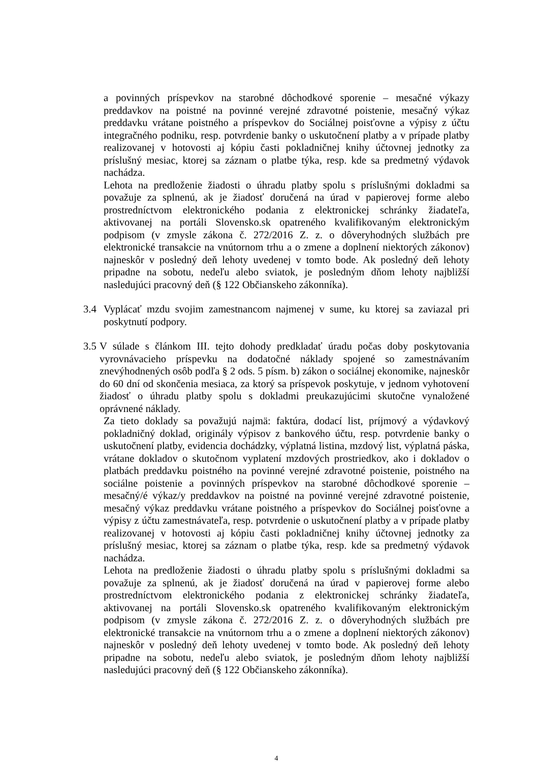a povinných príspevkov na starobné dôchodkové sporenie – mesačné výkazy preddavkov na poistné na povinné verejné zdravotné poistenie, mesačný výkaz preddavku vrátane poistného a príspevkov do Sociálnej poisťovne a výpisy z účtu integračného podniku, resp. potvrdenie banky o uskutočnení platby a v prípade platby realizovanej v hotovosti aj kópiu časti pokladničnej knihy účtovnej jednotky za príslušný mesiac, ktorej sa záznam o platbe týka, resp. kde sa predmetný výdavok nachádza.
Lehota na predloženie žiadosti o úhradu platby spolu s príslušnými dokladmi sa považuje za splnenú, ak je žiadosť doručená na úrad v papierovej forme alebo prostredníctvom elektronického podania z elektronickej schránky žiadateľa, aktivovanej na portáli Slovensko.sk opatreného kvalifikovaným elektronickým podpisom (v zmysle zákona č. 272/2016 Z. z. o dôveryhodných službách pre elektronické transakcie na vnútornom trhu a o zmene a doplnení niektorých zákonov) najneskôr v posledný deň lehoty uvedenej v tomto bode. Ak posledný deň lehoty pripadne na sobotu, nedeľu alebo sviatok, je posledným dňom lehoty najbližší nasledujúci pracovný deň (§ 122 Občianskeho zákonníka).
3.4 Vyplácať mzdu svojim zamestnancom najmenej v sume, ku ktorej sa zaviazal pri poskytnutí podpory.
3.5
V súlade s článkom III. tejto dohody predkladať úradu počas doby poskytovania vyrovnávacieho príspevku na dodatočné náklady spojené so zamestnávaním znevýhodnených osôb podľa § 2 ods. 5 písm. b) zákon o sociálnej ekonomike, najneskôr do 60 dní od skončenia mesiaca, za ktorý sa príspevok poskytuje, v jednom vyhotovení žiadosť o úhradu platby spolu s dokladmi preukazujúcimi skutočne vynaložené oprávnené náklady.
Za tieto doklady sa považujú najmä: faktúra, dodací list, príjmový a výdavkový pokladničný doklad, originály výpisov z bankového účtu, resp. potvrdenie banky o uskutočnení platby, evidencia dochádzky, výplatná listina, mzdový list, výplatná páska, vrátane dokladov o skutočnom vyplatení mzdových prostriedkov, ako i dokladov o platbách preddavku poistného na povinné verejné zdravotné poistenie, poistného na sociálne poistenie a povinných príspevkov na starobné dôchodkové sporenie – mesačný/é výkaz/y preddavkov na poistné na povinné verejné zdravotné poistenie, mesačný výkaz preddavku vrátane poistného a príspevkov do Sociálnej poisťovne a výpisy z účtu zamestnávateľa, resp. potvrdenie o uskutočnení platby a v prípade platby realizovanej v hotovosti aj kópiu časti pokladničnej knihy účtovnej jednotky za príslušný mesiac, ktorej sa záznam o platbe týka, resp. kde sa predmetný výdavok nachádza.
Lehota na predloženie žiadosti o úhradu platby spolu s príslušnými dokladmi sa považuje za splnenú, ak je žiadosť doručená na úrad v papierovej forme alebo prostredníctvom elektronického podania z elektronickej schránky žiadateľa, aktivovanej na portáli Slovensko.sk opatreného kvalifikovaným elektronickým podpisom (v zmysle zákona č. 272/2016 Z. z. o dôveryhodných službách pre elektronické transakcie na vnútornom trhu a o zmene a doplnení niektorých zákonov) najneskôr v posledný deň lehoty uvedenej v tomto bode. Ak posledný deň lehoty pripadne na sobotu, nedeľu alebo sviatok, je posledným dňom lehoty najbližší nasledujúci pracovný deň (§ 122 Občianskeho zákonníka).
4